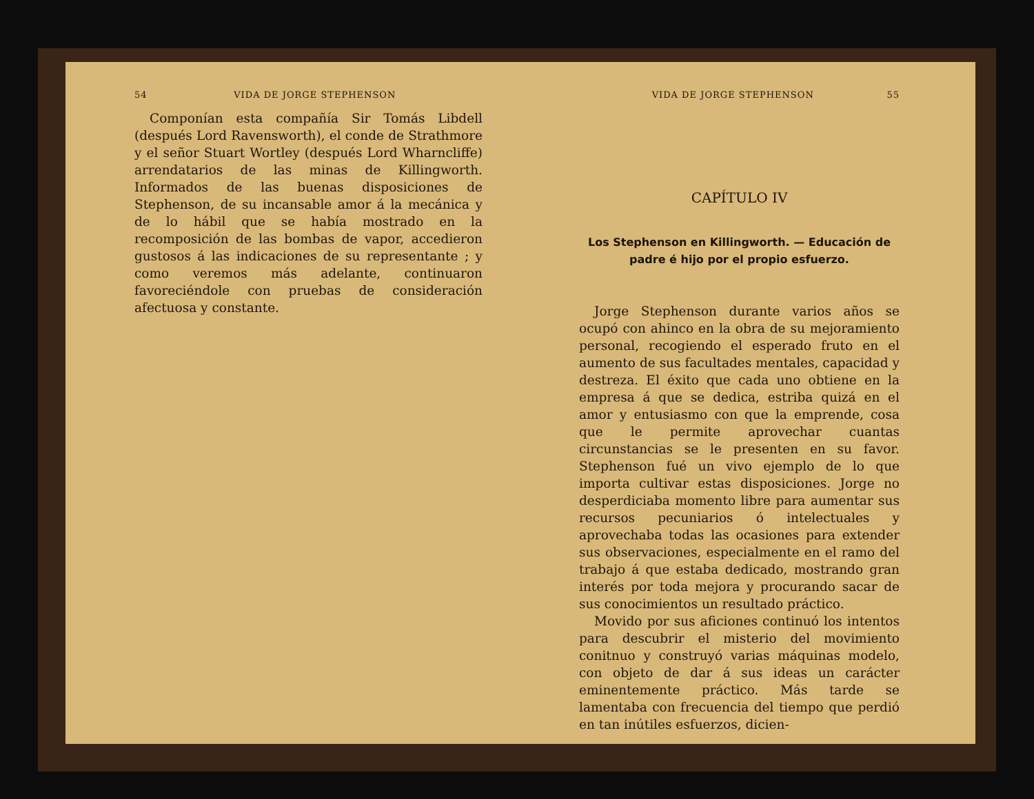54 VIDA DE JORGE STEPHENSON
Componían esta compañía Sir Tomás Libdell (después Lord Ravensworth), el conde de Strathmore y el señor Stuart Wortley (después Lord Wharncliffe) arrendatarios de las minas de Killingworth. Informados de las buenas disposiciones de Stephenson, de su incansable amor á la mecánica y de lo hábil que se había mostrado en la recomposición de las bombas de vapor, accedieron gustosos á las indicaciones de su representante ; y como veremos más adelante, continuaron favoreciéndole con pruebas de consideración afectuosa y constante.
VIDA DE JORGE STEPHENSON 55
CAPÍTULO IV
Los Stephenson en Killingworth. — Educación de padre é hijo por el propio esfuerzo.
Jorge Stephenson durante varios años se ocupó con ahinco en la obra de su mejoramiento personal, recogiendo el esperado fruto en el aumento de sus facultades mentales, capacidad y destreza. El éxito que cada uno obtiene en la empresa á que se dedica, estriba quizá en el amor y entusiasmo con que la emprende, cosa que le permite aprovechar cuantas circunstancias se le presenten en su favor. Stephenson fué un vivo ejemplo de lo que importa cultivar estas disposiciones. Jorge no desperdiciaba momento libre para aumentar sus recursos pecuniarios ó intelectuales y aprovechaba todas las ocasiones para extender sus observaciones, especialmente en el ramo del trabajo á que estaba dedicado, mostrando gran interés por toda mejora y procurando sacar de sus conocimientos un resultado práctico.
Movido por sus aficiones continuó los intentos para descubrir el misterio del movimiento conitnuo y construyó varias máquinas modelo, con objeto de dar á sus ideas un carácter eminentemente práctico. Más tarde se lamentaba con frecuencia del tiempo que perdió en tan inútiles esfuerzos, dicien-